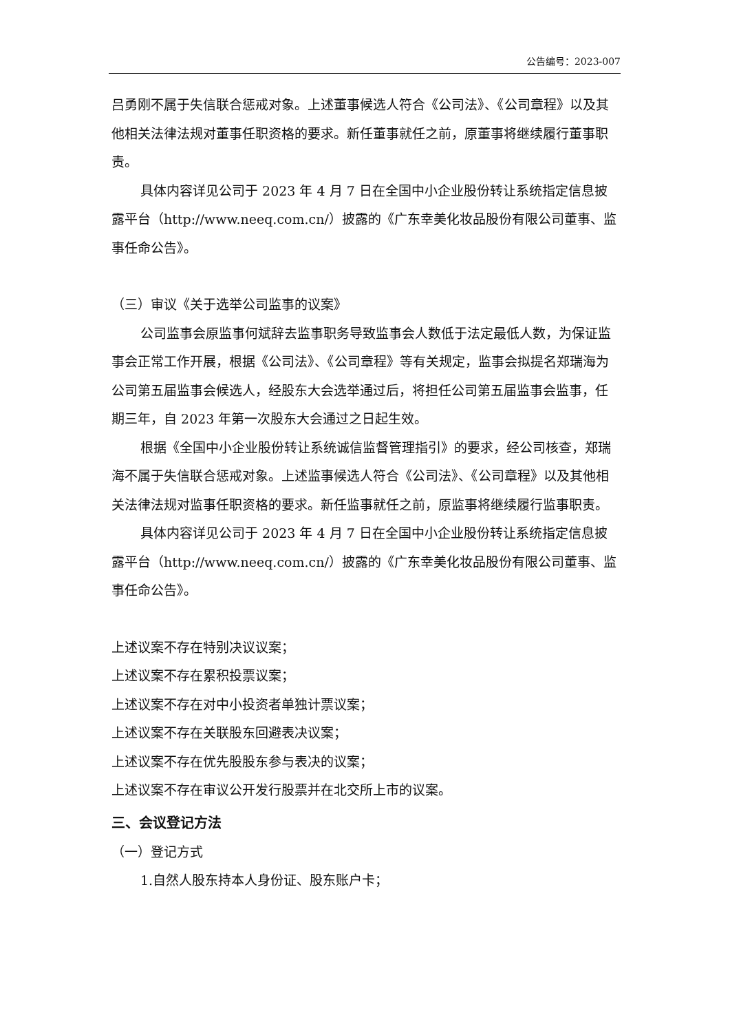公告编号：2023-007
吕勇刚不属于失信联合惩戒对象。上述董事候选人符合《公司法》、《公司章程》以及其他相关法律法规对董事任职资格的要求。新任董事就任之前，原董事将继续履行董事职责。
具体内容详见公司于 2023 年 4 月 7 日在全国中小企业股份转让系统指定信息披露平台（http://www.neeq.com.cn/）披露的《广东幸美化妆品股份有限公司董事、监事任命公告》。
（三）审议《关于选举公司监事的议案》
公司监事会原监事何斌辞去监事职务导致监事会人数低于法定最低人数，为保证监事会正常工作开展，根据《公司法》、《公司章程》等有关规定，监事会拟提名郑瑞海为公司第五届监事会候选人，经股东大会选举通过后，将担任公司第五届监事会监事，任期三年，自 2023 年第一次股东大会通过之日起生效。
根据《全国中小企业股份转让系统诚信监督管理指引》的要求，经公司核查，郑瑞海不属于失信联合惩戒对象。上述监事候选人符合《公司法》、《公司章程》以及其他相关法律法规对监事任职资格的要求。新任监事就任之前，原监事将继续履行监事职责。
具体内容详见公司于 2023 年 4 月 7 日在全国中小企业股份转让系统指定信息披露平台（http://www.neeq.com.cn/）披露的《广东幸美化妆品股份有限公司董事、监事任命公告》。
上述议案不存在特别决议议案；
上述议案不存在累积投票议案；
上述议案不存在对中小投资者单独计票议案；
上述议案不存在关联股东回避表决议案；
上述议案不存在优先股股东参与表决的议案；
上述议案不存在审议公开发行股票并在北交所上市的议案。
三、会议登记方法
（一）登记方式
1.自然人股东持本人身份证、股东账户卡；